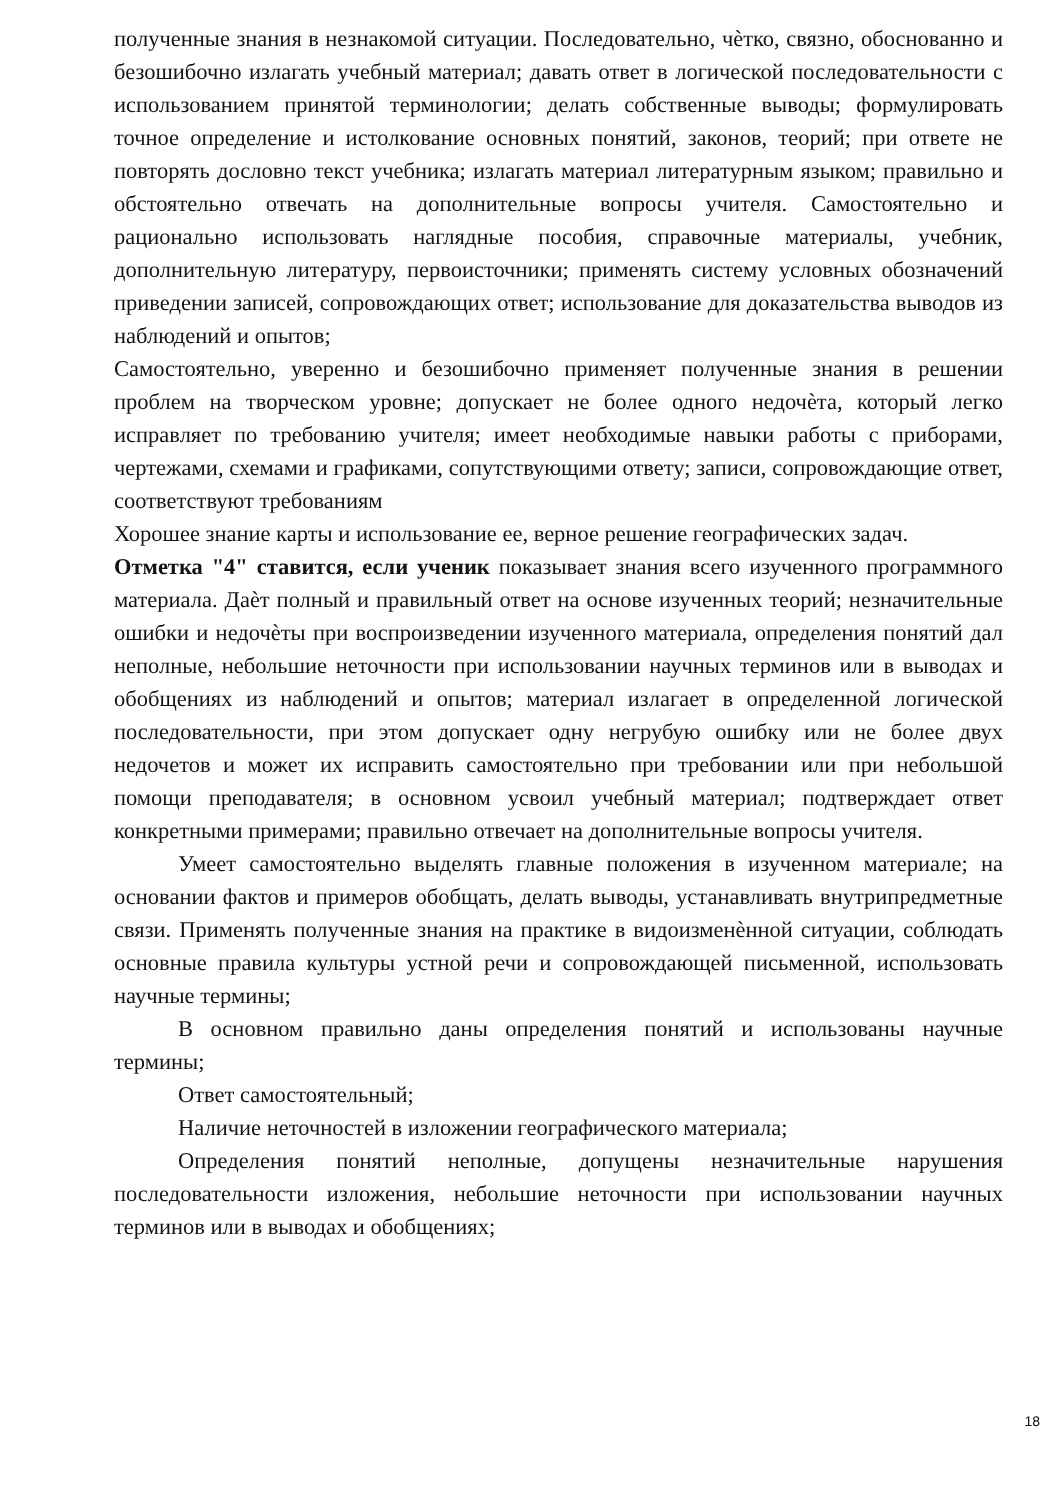полученные знания в незнакомой ситуации. Последовательно, чѐтко, связно, обоснованно и безошибочно излагать учебный материал; давать ответ в логической последовательности с использованием принятой терминологии; делать собственные выводы; формулировать точное определение и истолкование основных понятий, законов, теорий; при ответе не повторять дословно текст учебника; излагать материал литературным языком; правильно и обстоятельно отвечать на дополнительные вопросы учителя. Самостоятельно и рационально использовать наглядные пособия, справочные материалы, учебник, дополнительную литературу, первоисточники; применять систему условных обозначений приведении записей, сопровождающих ответ; использование для доказательства выводов из наблюдений и опытов;
Самостоятельно, уверенно и безошибочно применяет полученные знания в решении проблем на творческом уровне; допускает не более одного недочѐта, который легко исправляет по требованию учителя; имеет необходимые навыки работы с приборами, чертежами, схемами и графиками, сопутствующими ответу; записи, сопровождающие ответ, соответствуют требованиям
Хорошее знание карты и использование ее, верное решение географических задач.
Отметка "4" ставится, если ученик показывает знания всего изученного программного материала. Даѐт полный и правильный ответ на основе изученных теорий; незначительные ошибки и недочѐты при воспроизведении изученного материала, определения понятий дал неполные, небольшие неточности при использовании научных терминов или в выводах и обобщениях из наблюдений и опытов; материал излагает в определенной логической последовательности, при этом допускает одну негрубую ошибку или не более двух недочетов и может их исправить самостоятельно при требовании или при небольшой помощи преподавателя; в основном усвоил учебный материал; подтверждает ответ конкретными примерами; правильно отвечает на дополнительные вопросы учителя.
Умеет самостоятельно выделять главные положения в изученном материале; на основании фактов и примеров обобщать, делать выводы, устанавливать внутрипредметные связи. Применять полученные знания на практике в видоизменѐнной ситуации, соблюдать основные правила культуры устной речи и сопровождающей письменной, использовать научные термины;
В основном правильно даны определения понятий и использованы научные термины;
Ответ самостоятельный;
Наличие неточностей в изложении географического материала;
Определения понятий неполные, допущены незначительные нарушения последовательности изложения, небольшие неточности при использовании научных терминов или в выводах и обобщениях;
18